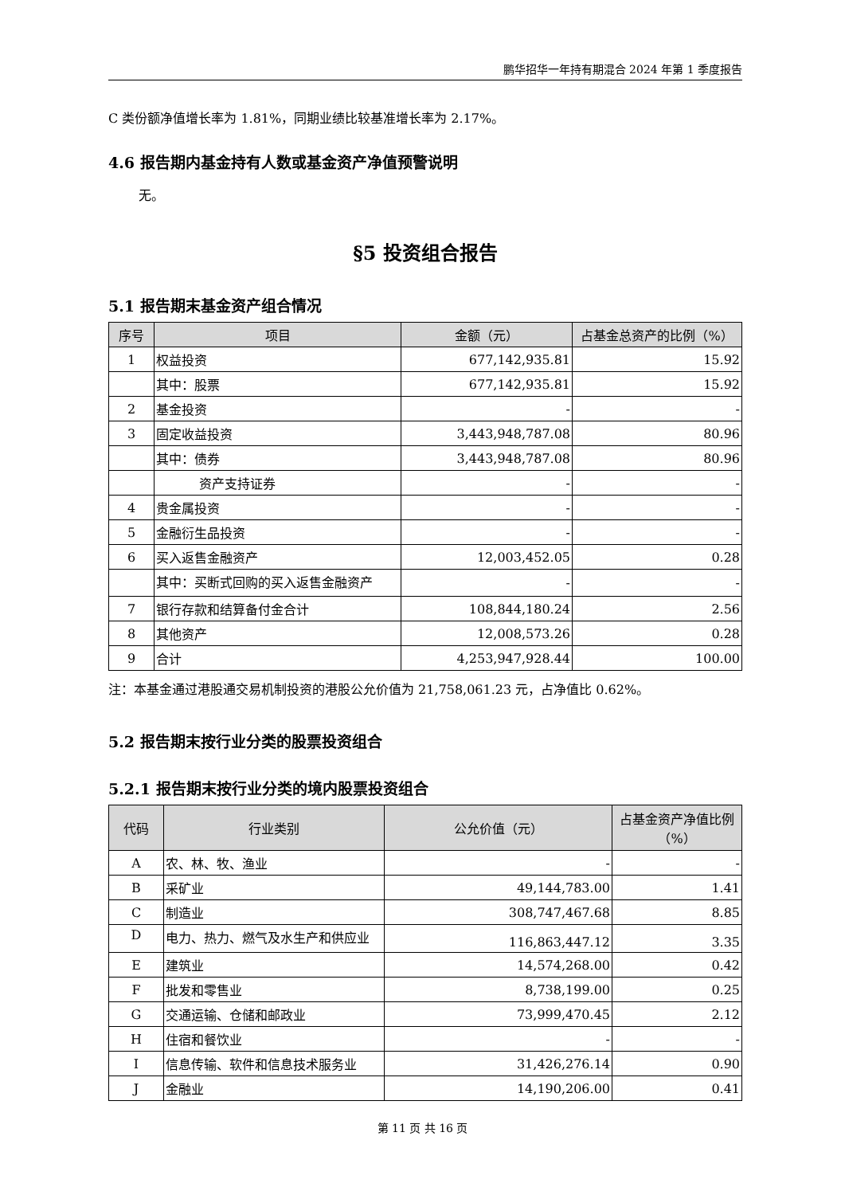鹏华招华一年持有期混合 2024 年第 1 季度报告
C 类份额净值增长率为 1.81%，同期业绩比较基准增长率为 2.17%。
4.6 报告期内基金持有人数或基金资产净值预警说明
无。
§5 投资组合报告
5.1 报告期末基金资产组合情况
| 序号 | 项目 | 金额（元） | 占基金总资产的比例（%） |
| --- | --- | --- | --- |
| 1 | 权益投资 | 677,142,935.81 | 15.92 |
| | 其中：股票 | 677,142,935.81 | 15.92 |
| 2 | 基金投资 | - | - |
| 3 | 固定收益投资 | 3,443,948,787.08 | 80.96 |
| | 其中：债券 | 3,443,948,787.08 | 80.96 |
| | 资产支持证券 | - | - |
| 4 | 贵金属投资 | - | - |
| 5 | 金融衍生品投资 | - | - |
| 6 | 买入返售金融资产 | 12,003,452.05 | 0.28 |
| | 其中：买断式回购的买入返售金融资产 | - | - |
| 7 | 银行存款和结算备付金合计 | 108,844,180.24 | 2.56 |
| 8 | 其他资产 | 12,008,573.26 | 0.28 |
| 9 | 合计 | 4,253,947,928.44 | 100.00 |
注：本基金通过港股通交易机制投资的港股公允价值为 21,758,061.23 元，占净值比 0.62%。
5.2 报告期末按行业分类的股票投资组合
5.2.1 报告期末按行业分类的境内股票投资组合
| 代码 | 行业类别 | 公允价值（元） | 占基金资产净值比例（%） |
| --- | --- | --- | --- |
| A | 农、林、牧、渔业 | - | - |
| B | 采矿业 | 49,144,783.00 | 1.41 |
| C | 制造业 | 308,747,467.68 | 8.85 |
| D | 电力、热力、燃气及水生产和供应业 | 116,863,447.12 | 3.35 |
| E | 建筑业 | 14,574,268.00 | 0.42 |
| F | 批发和零售业 | 8,738,199.00 | 0.25 |
| G | 交通运输、仓储和邮政业 | 73,999,470.45 | 2.12 |
| H | 住宿和餐饮业 | - | - |
| I | 信息传输、软件和信息技术服务业 | 31,426,276.14 | 0.90 |
| J | 金融业 | 14,190,206.00 | 0.41 |
第 11 页 共 16 页